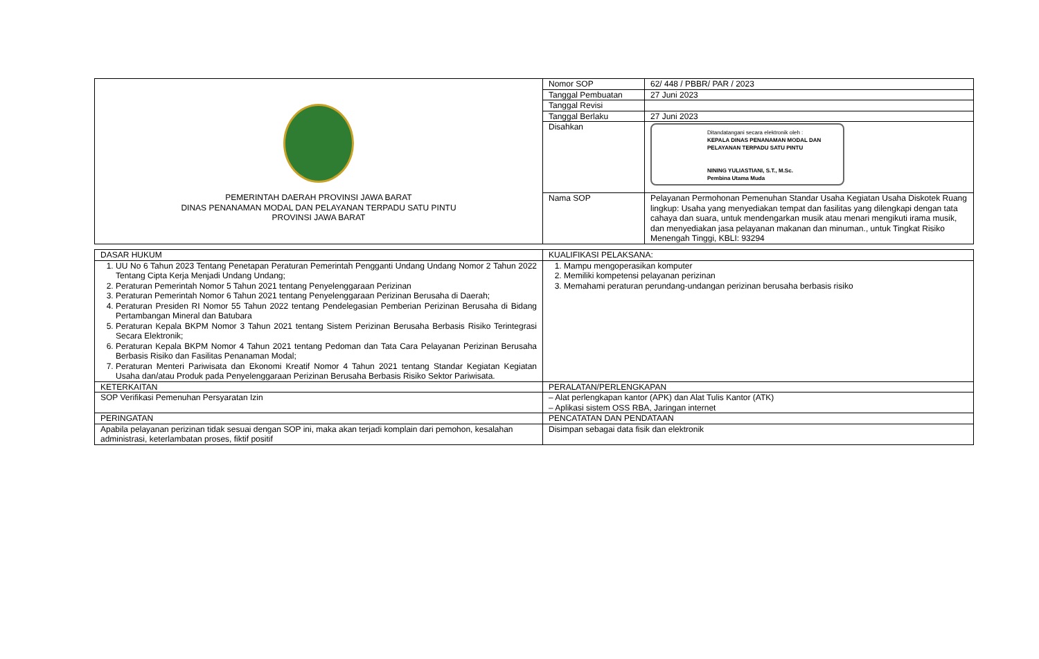| PEMERINTAH DAERAH PROVINSI JAWA BARAT DINAS PENANAMAN MODAL DAN PELAYANAN TERPADU SATU PINTU PROVINSI JAWA BARAT | Nomor SOP | 62/ 448 / PBBR/ PAR / 2023 |
| | Tanggal Pembuatan | 27 Juni 2023 |
| | Tanggal Revisi | |
| | Tanggal Berlaku | 27 Juni 2023 |
| | Disahkan | Ditandatangani secara elektronik oleh : KEPALA DINAS PENANAMAN MODAL DAN PELAYANAN TERPADU SATU PINTU NINING YULIASTIANI, S.T., M.Sc. Pembina Utama Muda |
| | Nama SOP | Pelayanan Permohonan Pemenuhan Standar Usaha Kegiatan Usaha Diskotek Ruang lingkup: Usaha yang menyediakan tempat dan fasilitas yang dilengkapi dengan tata cahaya dan suara, untuk mendengarkan musik atau menari mengikuti irama musik, dan menyediakan jasa pelayanan makanan dan minuman., untuk Tingkat Risiko Menengah Tinggi, KBLI: 93294 |
| DASAR HUKUM | KUALIFIKASI PELAKSANA: |
| 1. UU No 6 Tahun 2023 Tentang Penetapan Peraturan Pemerintah Pengganti Undang Undang Nomor 2 Tahun 2022 Tentang Cipta Kerja Menjadi Undang Undang; 2. Peraturan Pemerintah Nomor 5 Tahun 2021 tentang Penyelenggaraan Perizinan 3. Peraturan Pemerintah Nomor 6 Tahun 2021 tentang Penyelenggaraan Perizinan Berusaha di Daerah; 4. Peraturan Presiden RI Nomor 55 Tahun 2022 tentang Pendelegasian Pemberian Perizinan Berusaha di Bidang Pertambangan Mineral dan Batubara 5. Peraturan Kepala BKPM Nomor 3 Tahun 2021 tentang Sistem Perizinan Berusaha Berbasis Risiko Terintegrasi Secara Elektronik; 6. Peraturan Kepala BKPM Nomor 4 Tahun 2021 tentang Pedoman dan Tata Cara Pelayanan Perizinan Berusaha Berbasis Risiko dan Fasilitas Penanaman Modal; 7. Peraturan Menteri Pariwisata dan Ekonomi Kreatif Nomor 4 Tahun 2021 tentang Standar Kegiatan Kegiatan Usaha dan/atau Produk pada Penyelenggaraan Perizinan Berusaha Berbasis Risiko Sektor Pariwisata. | 1. Mampu mengoperasikan komputer 2. Memiliki kompetensi pelayanan perizinan 3. Memahami peraturan perundang-undangan perizinan berusaha berbasis risiko |
| KETERKAITAN | PERALATAN/PERLENGKAPAN |
| SOP Verifikasi Pemenuhan Persyaratan Izin | – Alat perlengkapan kantor (APK) dan Alat Tulis Kantor (ATK) – Aplikasi sistem OSS RBA, Jaringan internet |
| PERINGATAN | PENCATATAN DAN PENDATAAN |
| Apabila pelayanan perizinan tidak sesuai dengan SOP ini, maka akan terjadi komplain dari pemohon, kesalahan administrasi, keterlambatan proses, fiktif positif | Disimpan sebagai data fisik dan elektronik |